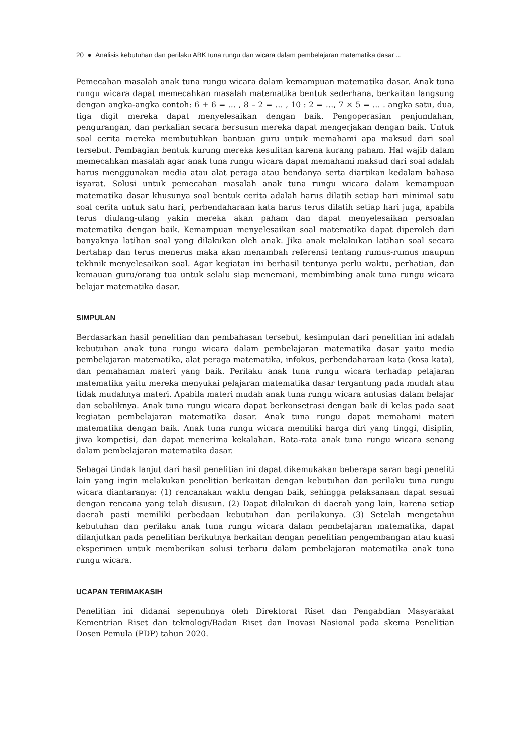20 ● Analisis kebutuhan dan perilaku ABK tuna rungu dan wicara dalam pembelajaran matematika dasar ...
Pemecahan masalah anak tuna rungu wicara dalam kemampuan matematika dasar. Anak tuna rungu wicara dapat memecahkan masalah matematika bentuk sederhana, berkaitan langsung dengan angka-angka contoh: 6 + 6 = … , 8 – 2 = … , 10 : 2 = …, 7 × 5 = … . angka satu, dua, tiga digit mereka dapat menyelesaikan dengan baik. Pengoperasian penjumlahan, pengurangan, dan perkalian secara bersusun mereka dapat mengerjakan dengan baik. Untuk soal cerita mereka membutuhkan bantuan guru untuk memahami apa maksud dari soal tersebut. Pembagian bentuk kurung mereka kesulitan karena kurang paham. Hal wajib dalam memecahkan masalah agar anak tuna rungu wicara dapat memahami maksud dari soal adalah harus menggunakan media atau alat peraga atau bendanya serta diartikan kedalam bahasa isyarat. Solusi untuk pemecahan masalah anak tuna rungu wicara dalam kemampuan matematika dasar khusunya soal bentuk cerita adalah harus dilatih setiap hari minimal satu soal cerita untuk satu hari, perbendaharaan kata harus terus dilatih setiap hari juga, apabila terus diulang-ulang yakin mereka akan paham dan dapat menyelesaikan persoalan matematika dengan baik. Kemampuan menyelesaikan soal matematika dapat diperoleh dari banyaknya latihan soal yang dilakukan oleh anak. Jika anak melakukan latihan soal secara bertahap dan terus menerus maka akan menambah referensi tentang rumus-rumus maupun tekhnik menyelesaikan soal. Agar kegiatan ini berhasil tentunya perlu waktu, perhatian, dan kemauan guru/orang tua untuk selalu siap menemani, membimbing anak tuna rungu wicara belajar matematika dasar.
SIMPULAN
Berdasarkan hasil penelitian dan pembahasan tersebut, kesimpulan dari penelitian ini adalah kebutuhan anak tuna rungu wicara dalam pembelajaran matematika dasar yaitu media pembelajaran matematika, alat peraga matematika, infokus, perbendaharaan kata (kosa kata), dan pemahaman materi yang baik. Perilaku anak tuna rungu wicara terhadap pelajaran matematika yaitu mereka menyukai pelajaran matematika dasar tergantung pada mudah atau tidak mudahnya materi. Apabila materi mudah anak tuna rungu wicara antusias dalam belajar dan sebaliknya. Anak tuna rungu wicara dapat berkonsetrasi dengan baik di kelas pada saat kegiatan pembelajaran matematika dasar. Anak tuna rungu dapat memahami materi matematika dengan baik. Anak tuna rungu wicara memiliki harga diri yang tinggi, disiplin, jiwa kompetisi, dan dapat menerima kekalahan. Rata-rata anak tuna rungu wicara senang dalam pembelajaran matematika dasar.
Sebagai tindak lanjut dari hasil penelitian ini dapat dikemukakan beberapa saran bagi peneliti lain yang ingin melakukan penelitian berkaitan dengan kebutuhan dan perilaku tuna rungu wicara diantaranya: (1) rencanakan waktu dengan baik, sehingga pelaksanaan dapat sesuai dengan rencana yang telah disusun. (2) Dapat dilakukan di daerah yang lain, karena setiap daerah pasti memiliki perbedaan kebutuhan dan perilakunya. (3) Setelah mengetahui kebutuhan dan perilaku anak tuna rungu wicara dalam pembelajaran matematika, dapat dilanjutkan pada penelitian berikutnya berkaitan dengan penelitian pengembangan atau kuasi eksperimen untuk memberikan solusi terbaru dalam pembelajaran matematika anak tuna rungu wicara.
UCAPAN TERIMAKASIH
Penelitian ini didanai sepenuhnya oleh Direktorat Riset dan Pengabdian Masyarakat Kementrian Riset dan teknologi/Badan Riset dan Inovasi Nasional pada skema Penelitian Dosen Pemula (PDP) tahun 2020.